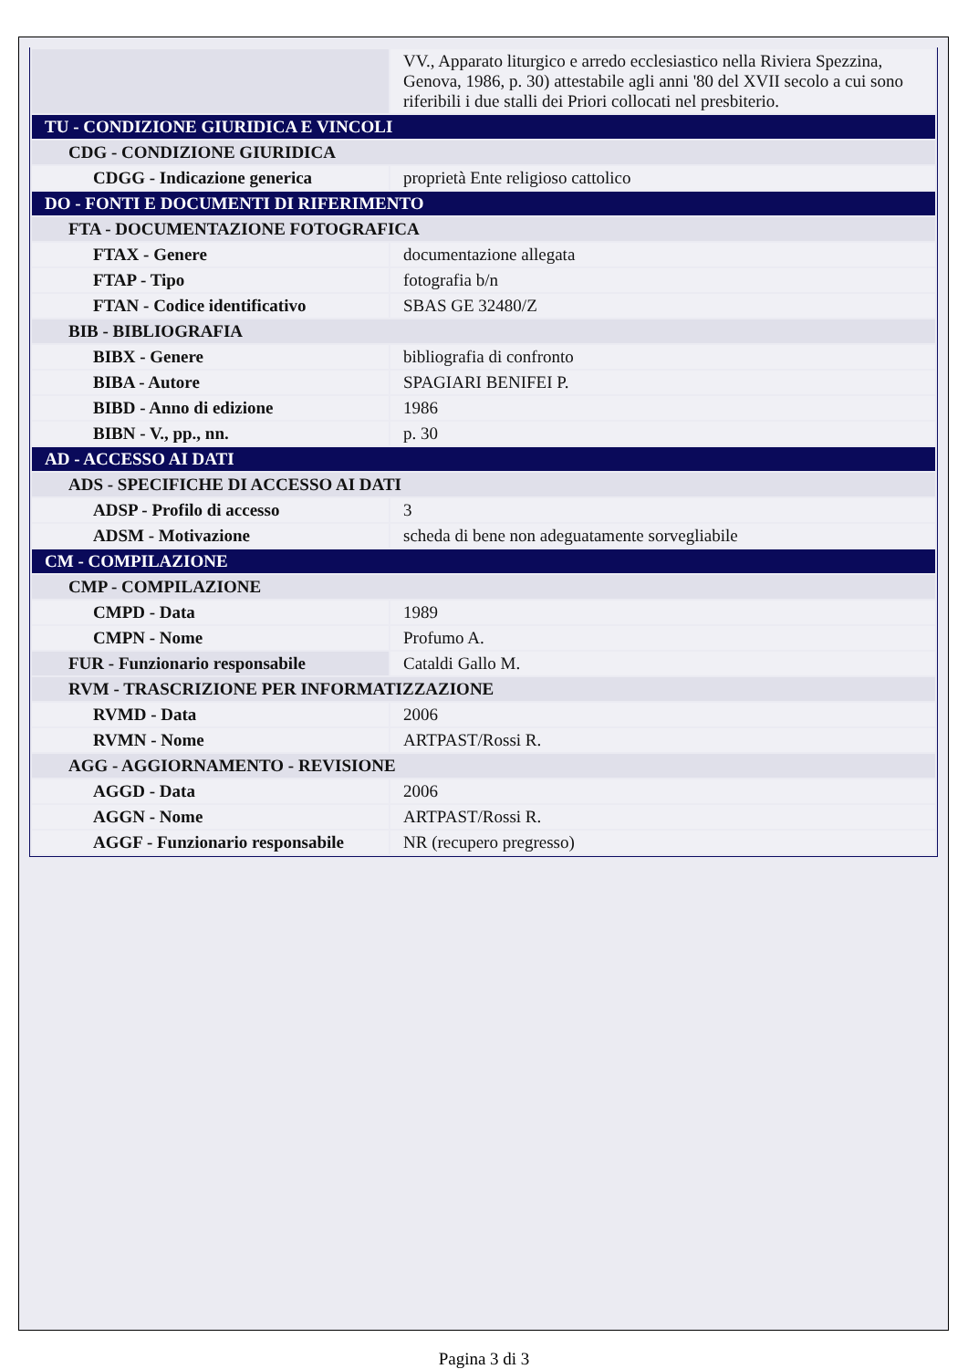| | VV., Apparato liturgico e arredo ecclesiastico nella Riviera Spezzina, Genova, 1986, p. 30) attestabile agli anni '80 del XVII secolo a cui sono riferibili i due stalli dei Priori collocati nel presbiterio. |
| TU - CONDIZIONE GIURIDICA E VINCOLI | |
| CDG - CONDIZIONE GIURIDICA | |
| CDGG - Indicazione generica | proprietà Ente religioso cattolico |
| DO - FONTI E DOCUMENTI DI RIFERIMENTO | |
| FTA - DOCUMENTAZIONE FOTOGRAFICA | |
| FTAX - Genere | documentazione allegata |
| FTAP - Tipo | fotografia b/n |
| FTAN - Codice identificativo | SBAS GE 32480/Z |
| BIB - BIBLIOGRAFIA | |
| BIBX - Genere | bibliografia di confronto |
| BIBA - Autore | SPAGIARI BENIFEI P. |
| BIBD - Anno di edizione | 1986 |
| BIBN - V., pp., nn. | p. 30 |
| AD - ACCESSO AI DATI | |
| ADS - SPECIFICHE DI ACCESSO AI DATI | |
| ADSP - Profilo di accesso | 3 |
| ADSM - Motivazione | scheda di bene non adeguatamente sorvegliabile |
| CM - COMPILAZIONE | |
| CMP - COMPILAZIONE | |
| CMPD - Data | 1989 |
| CMPN - Nome | Profumo A. |
| FUR - Funzionario responsabile | Cataldi Gallo M. |
| RVM - TRASCRIZIONE PER INFORMATIZZAZIONE | |
| RVMD - Data | 2006 |
| RVMN - Nome | ARTPAST/Rossi R. |
| AGG - AGGIORNAMENTO - REVISIONE | |
| AGGD - Data | 2006 |
| AGGN - Nome | ARTPAST/Rossi R. |
| AGGF - Funzionario responsabile | NR (recupero pregresso) |
Pagina 3 di 3